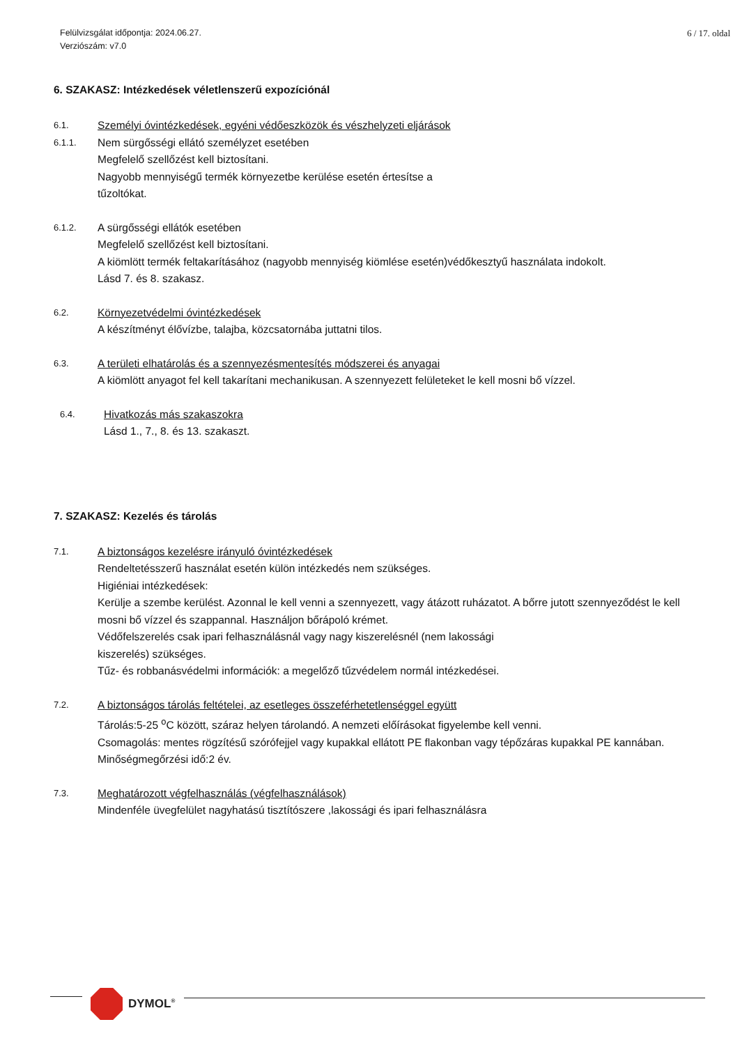Felülvizsgálat időpontja: 2024.06.27.
Verziószám: v7.0
6 / 17. oldal
6. SZAKASZ: Intézkedések véletlenszerű expozíciónál
6.1.
Személyi óvintézkedések, egyéni védőeszközök és vészhelyzeti eljárások
6.1.1.
Nem sürgősségi ellátó személyzet esetében
Megfelelő szellőzést kell biztosítani.
Nagyobb mennyiségű termék környezetbe kerülése esetén értesítse a
tűzoltókat.
6.1.2.
A sürgősségi ellátók esetében
Megfelelő szellőzést kell biztosítani.
A kiömlött termék feltakarításához (nagyobb mennyiség kiömlése esetén)védőkesztyű használata indokolt.
Lásd 7. és 8. szakasz.
6.2.
Környezetvédelmi óvintézkedések
A készítményt élővízbe, talajba, közcsatornába juttatni tilos.
6.3.
A területi elhatárolás és a szennyezésmentesítés módszerei és anyagai
A kiömlött anyagot fel kell takarítani mechanikusan. A szennyezett felületeket le kell mosni bő vízzel.
6.4.
Hivatkozás más szakaszokra
Lásd 1., 7., 8. és 13. szakaszt.
7. SZAKASZ: Kezelés és tárolás
7.1.
A biztonságos kezelésre irányuló óvintézkedések
Rendeltetésszerű használat esetén külön intézkedés nem szükséges.
Higiéniai intézkedések:
Kerülje a szembe kerülést. Azonnal le kell venni a szennyezett, vagy átázott ruházatot. A bőrre jutott szennyeződést le kell mosni bő vízzel és szappannal. Használjon bőrápoló krémet.
Védőfelszerelés csak ipari felhasználásnál vagy nagy kiszerelésnél (nem lakossági
kiszerelés) szükséges.
Tűz- és robbanásvédelmi információk: a megelőző tűzvédelem normál intézkedései.
7.2.
A biztonságos tárolás feltételei, az esetleges összeférhetetlenséggel együtt
Tárolás:5-25 <sup>o</sup>C között, száraz helyen tárolandó. A nemzeti előírásokat figyelembe kell venni.
Csomagolás: mentes rögzítésű szórófejjel vagy kupakkal ellátott PE flakonban vagy tépőzáras kupakkal PE kannában.
Minőségmegőrzési idő:2 év.
7.3.
Meghatározott végfelhasználás (végfelhasználások)
Mindenféle üvegfelület nagyhatású tisztítószere ,lakossági és ipari felhasználásra
DYMOL<sup>®</sup>